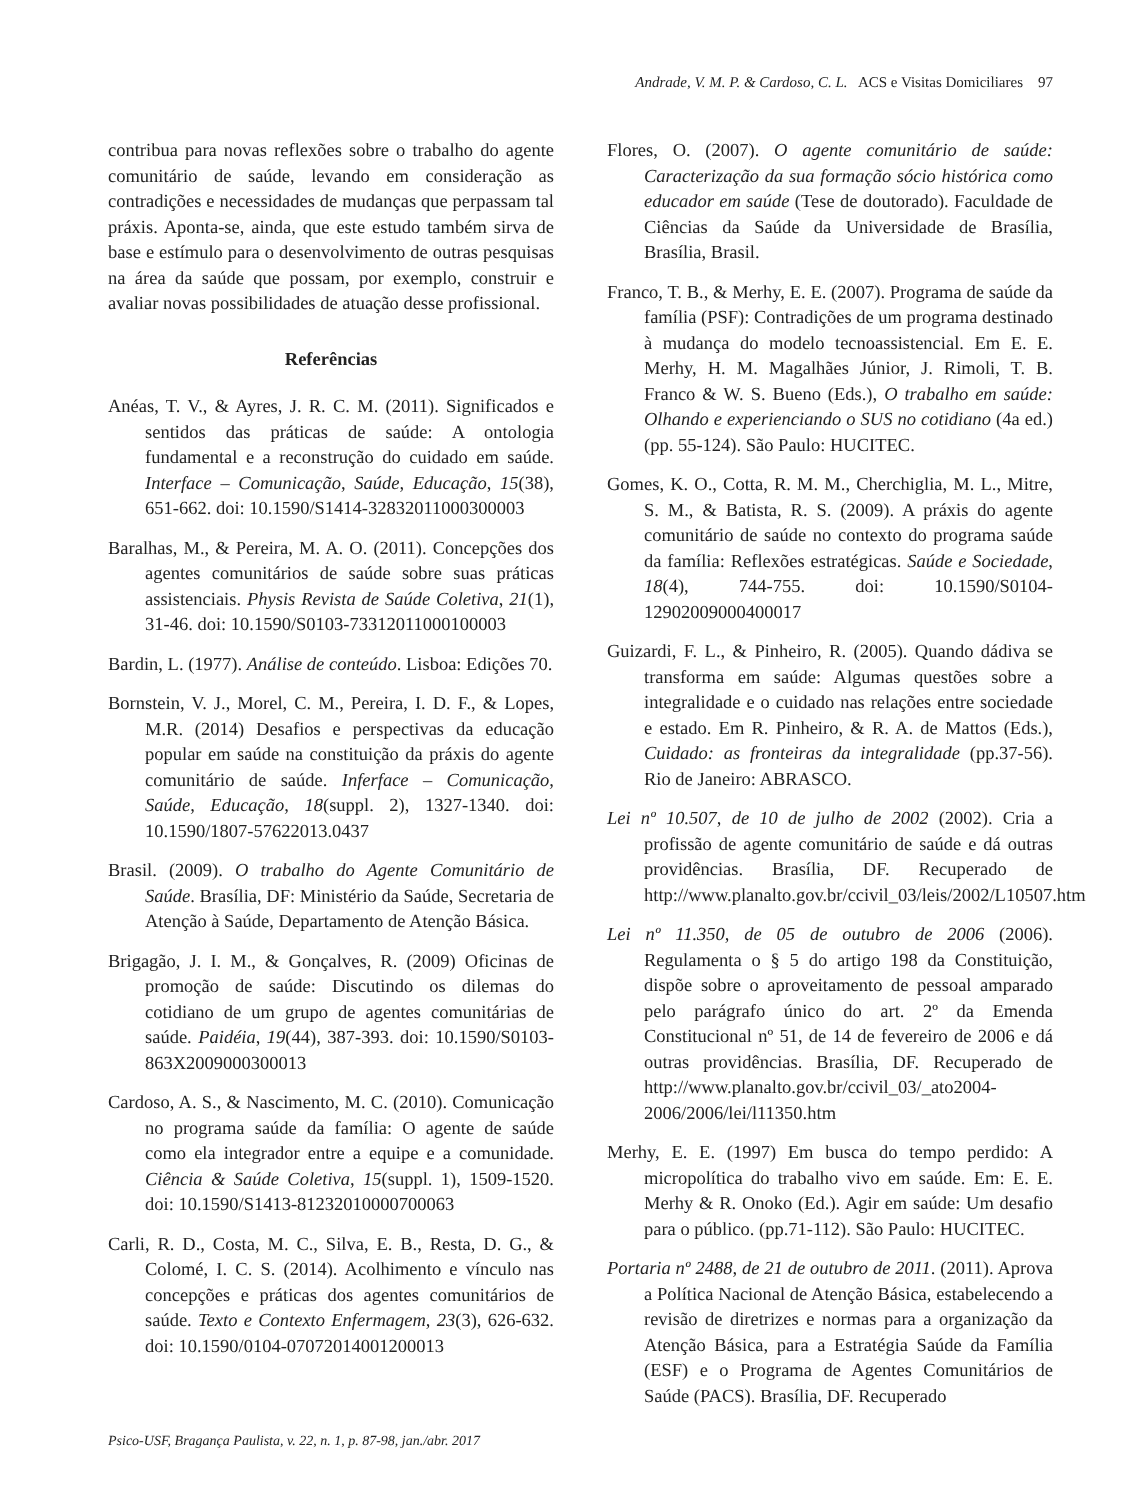Andrade, V. M. P. & Cardoso, C. L. ACS e Visitas Domiciliares 97
contribua para novas reflexões sobre o trabalho do agente comunitário de saúde, levando em consideração as contradições e necessidades de mudanças que perpassam tal práxis. Aponta-se, ainda, que este estudo também sirva de base e estímulo para o desenvolvimento de outras pesquisas na área da saúde que possam, por exemplo, construir e avaliar novas possibilidades de atuação desse profissional.
Referências
Anéas, T. V., & Ayres, J. R. C. M. (2011). Significados e sentidos das práticas de saúde: A ontologia fundamental e a reconstrução do cuidado em saúde. Interface – Comunicação, Saúde, Educação, 15(38), 651-662. doi: 10.1590/S1414-32832011000300003
Baralhas, M., & Pereira, M. A. O. (2011). Concepções dos agentes comunitários de saúde sobre suas práticas assistenciais. Physis Revista de Saúde Coletiva, 21(1), 31-46. doi: 10.1590/S0103-73312011000100003
Bardin, L. (1977). Análise de conteúdo. Lisboa: Edições 70.
Bornstein, V. J., Morel, C. M., Pereira, I. D. F., & Lopes, M.R. (2014) Desafios e perspectivas da educação popular em saúde na constituição da práxis do agente comunitário de saúde. Inferface – Comunicação, Saúde, Educação, 18(suppl. 2), 1327-1340. doi: 10.1590/1807-57622013.0437
Brasil. (2009). O trabalho do Agente Comunitário de Saúde. Brasília, DF: Ministério da Saúde, Secretaria de Atenção à Saúde, Departamento de Atenção Básica.
Brigagão, J. I. M., & Gonçalves, R. (2009) Oficinas de promoção de saúde: Discutindo os dilemas do cotidiano de um grupo de agentes comunitárias de saúde. Paidéia, 19(44), 387-393. doi: 10.1590/S0103-863X2009000300013
Cardoso, A. S., & Nascimento, M. C. (2010). Comunicação no programa saúde da família: O agente de saúde como ela integrador entre a equipe e a comunidade. Ciência & Saúde Coletiva, 15(suppl. 1), 1509-1520. doi: 10.1590/S1413-81232010000700063
Carli, R. D., Costa, M. C., Silva, E. B., Resta, D. G., & Colomé, I. C. S. (2014). Acolhimento e vínculo nas concepções e práticas dos agentes comunitários de saúde. Texto e Contexto Enfermagem, 23(3), 626-632. doi: 10.1590/0104-07072014001200013
Flores, O. (2007). O agente comunitário de saúde: Caracterização da sua formação sócio histórica como educador em saúde (Tese de doutorado). Faculdade de Ciências da Saúde da Universidade de Brasília, Brasília, Brasil.
Franco, T. B., & Merhy, E. E. (2007). Programa de saúde da família (PSF): Contradições de um programa destinado à mudança do modelo tecnoassistencial. Em E. E. Merhy, H. M. Magalhães Júnior, J. Rimoli, T. B. Franco & W. S. Bueno (Eds.), O trabalho em saúde: Olhando e experienciando o SUS no cotidiano (4a ed.) (pp. 55-124). São Paulo: HUCITEC.
Gomes, K. O., Cotta, R. M. M., Cherchiglia, M. L., Mitre, S. M., & Batista, R. S. (2009). A práxis do agente comunitário de saúde no contexto do programa saúde da família: Reflexões estratégicas. Saúde e Sociedade, 18(4), 744-755. doi: 10.1590/S0104-12902009000400017
Guizardi, F. L., & Pinheiro, R. (2005). Quando dádiva se transforma em saúde: Algumas questões sobre a integralidade e o cuidado nas relações entre sociedade e estado. Em R. Pinheiro, & R. A. de Mattos (Eds.), Cuidado: as fronteiras da integralidade (pp.37-56). Rio de Janeiro: ABRASCO.
Lei nº 10.507, de 10 de julho de 2002 (2002). Cria a profissão de agente comunitário de saúde e dá outras providências. Brasília, DF. Recuperado de http://www.planalto.gov.br/ccivil_03/leis/2002/L10507.htm
Lei nº 11.350, de 05 de outubro de 2006 (2006). Regulamenta o § 5 do artigo 198 da Constituição, dispõe sobre o aproveitamento de pessoal amparado pelo parágrafo único do art. 2º da Emenda Constitucional nº 51, de 14 de fevereiro de 2006 e dá outras providências. Brasília, DF. Recuperado de http://www.planalto.gov.br/ccivil_03/_ato2004-2006/2006/lei/l11350.htm
Merhy, E. E. (1997) Em busca do tempo perdido: A micropolítica do trabalho vivo em saúde. Em: E. E. Merhy & R. Onoko (Ed.). Agir em saúde: Um desafio para o público. (pp.71-112). São Paulo: HUCITEC.
Portaria nº 2488, de 21 de outubro de 2011. (2011). Aprova a Política Nacional de Atenção Básica, estabelecendo a revisão de diretrizes e normas para a organização da Atenção Básica, para a Estratégia Saúde da Família (ESF) e o Programa de Agentes Comunitários de Saúde (PACS). Brasília, DF. Recuperado
Psico-USF, Bragança Paulista, v. 22, n. 1, p. 87-98, jan./abr. 2017